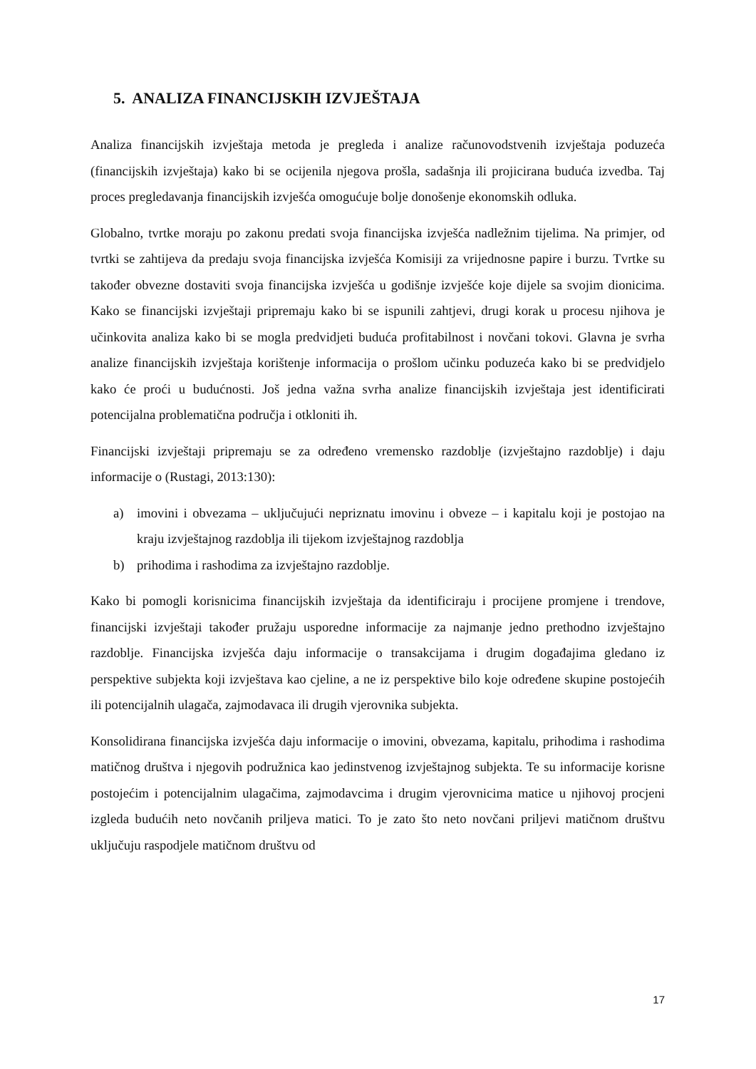5. ANALIZA FINANCIJSKIH IZVJEŠTAJA
Analiza financijskih izvještaja metoda je pregleda i analize računovodstvenih izvještaja poduzeća (financijskih izvještaja) kako bi se ocijenila njegova prošla, sadašnja ili projicirana buduća izvedba. Taj proces pregledavanja financijskih izvješća omogućuje bolje donošenje ekonomskih odluka.
Globalno, tvrtke moraju po zakonu predati svoja financijska izvješća nadležnim tijelima. Na primjer, od tvrtki se zahtijeva da predaju svoja financijska izvješća Komisiji za vrijednosne papire i burzu. Tvrtke su također obvezne dostaviti svoja financijska izvješća u godišnje izvješće koje dijele sa svojim dionicima. Kako se financijski izvještaji pripremaju kako bi se ispunili zahtjevi, drugi korak u procesu njihova je učinkovita analiza kako bi se mogla predvidjeti buduća profitabilnost i novčani tokovi. Glavna je svrha analize financijskih izvještaja korištenje informacija o prošlom učinku poduzeća kako bi se predvidjelo kako će proći u budućnosti. Još jedna važna svrha analize financijskih izvještaja jest identificirati potencijalna problematična područja i otkloniti ih.
Financijski izvještaji pripremaju se za određeno vremensko razdoblje (izvještajno razdoblje) i daju informacije o (Rustagi, 2013:130):
a) imovini i obvezama – uključujući nepriznatu imovinu i obveze – i kapitalu koji je postojao na kraju izvještajnog razdoblja ili tijekom izvještajnog razdoblja
b) prihodima i rashodima za izvještajno razdoblje.
Kako bi pomogli korisnicima financijskih izvještaja da identificiraju i procijene promjene i trendove, financijski izvještaji također pružaju usporedne informacije za najmanje jedno prethodno izvještajno razdoblje. Financijska izvješća daju informacije o transakcijama i drugim događajima gledano iz perspektive subjekta koji izvještava kao cjeline, a ne iz perspektive bilo koje određene skupine postojećih ili potencijalnih ulagača, zajmodavaca ili drugih vjerovnika subjekta.
Konsolidirana financijska izvješća daju informacije o imovini, obvezama, kapitalu, prihodima i rashodima matičnog društva i njegovih podružnica kao jedinstvenog izvještajnog subjekta. Te su informacije korisne postojećim i potencijalnim ulagačima, zajmodavcima i drugim vjerovnicima matice u njihovoj procjeni izgleda budućih neto novčanih priljeva matici. To je zato što neto novčani priljevi matičnom društvu uključuju raspodjele matičnom društvu od
17